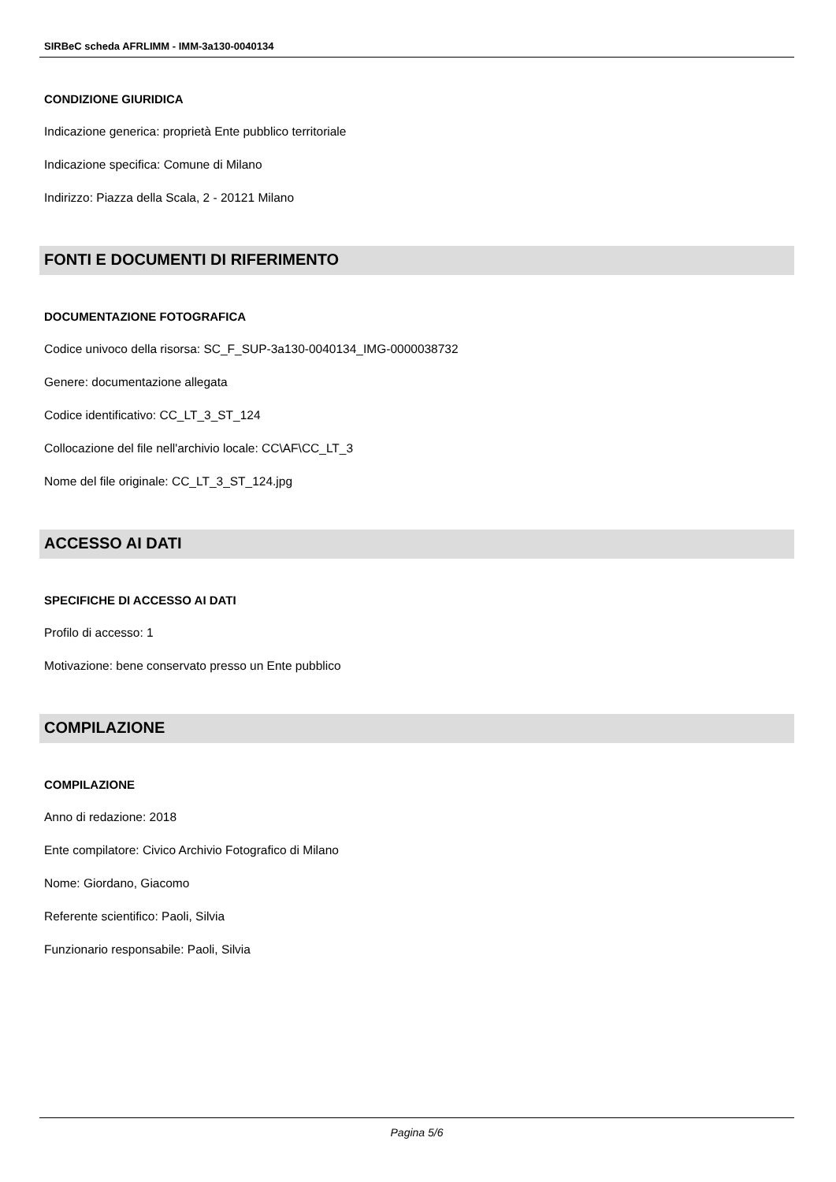SIRBeC scheda AFRLIMM - IMM-3a130-0040134
CONDIZIONE GIURIDICA
Indicazione generica: proprietà Ente pubblico territoriale
Indicazione specifica: Comune di Milano
Indirizzo: Piazza della Scala, 2 - 20121 Milano
FONTI E DOCUMENTI DI RIFERIMENTO
DOCUMENTAZIONE FOTOGRAFICA
Codice univoco della risorsa: SC_F_SUP-3a130-0040134_IMG-0000038732
Genere: documentazione allegata
Codice identificativo: CC_LT_3_ST_124
Collocazione del file nell'archivio locale: CC\AF\CC_LT_3
Nome del file originale: CC_LT_3_ST_124.jpg
ACCESSO AI DATI
SPECIFICHE DI ACCESSO AI DATI
Profilo di accesso: 1
Motivazione: bene conservato presso un Ente pubblico
COMPILAZIONE
COMPILAZIONE
Anno di redazione: 2018
Ente compilatore: Civico Archivio Fotografico di Milano
Nome: Giordano, Giacomo
Referente scientifico: Paoli, Silvia
Funzionario responsabile: Paoli, Silvia
Pagina 5/6